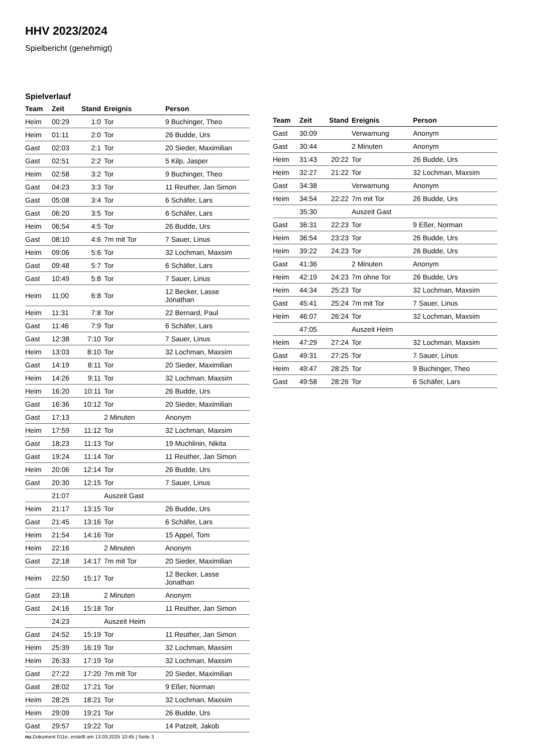HHV 2023/2024
Spielbericht (genehmigt)
Spielverlauf
| Team | Zeit | Stand | Ereignis | Person |
| --- | --- | --- | --- | --- |
| Heim | 00:29 | 1:0 | Tor | 9 Buchinger, Theo |
| Heim | 01:11 | 2:0 | Tor | 26 Budde, Urs |
| Gast | 02:03 | 2:1 | Tor | 20 Sieder, Maximilian |
| Gast | 02:51 | 2:2 | Tor | 5 Kilp, Jasper |
| Heim | 02:58 | 3:2 | Tor | 9 Buchinger, Theo |
| Gast | 04:23 | 3:3 | Tor | 11 Reuther, Jan Simon |
| Gast | 05:08 | 3:4 | Tor | 6 Schäfer, Lars |
| Gast | 06:20 | 3:5 | Tor | 6 Schäfer, Lars |
| Heim | 06:54 | 4:5 | Tor | 26 Budde, Urs |
| Gast | 08:10 | 4:6 | 7m mit Tor | 7 Sauer, Linus |
| Heim | 09:06 | 5:6 | Tor | 32 Lochman, Maxsim |
| Gast | 09:48 | 5:7 | Tor | 6 Schäfer, Lars |
| Gast | 10:49 | 5:8 | Tor | 7 Sauer, Linus |
| Heim | 11:00 | 6:8 | Tor | 12 Becker, Lasse Jonathan |
| Heim | 11:31 | 7:8 | Tor | 22 Bernard, Paul |
| Gast | 11:46 | 7:9 | Tor | 6 Schäfer, Lars |
| Gast | 12:38 | 7:10 | Tor | 7 Sauer, Linus |
| Heim | 13:03 | 8:10 | Tor | 32 Lochman, Maxsim |
| Gast | 14:19 | 8:11 | Tor | 20 Sieder, Maximilian |
| Heim | 14:26 | 9:11 | Tor | 32 Lochman, Maxsim |
| Heim | 16:20 | 10:11 | Tor | 26 Budde, Urs |
| Gast | 16:36 | 10:12 | Tor | 20 Sieder, Maximilian |
| Gast | 17:13 | | 2 Minuten | Anonym |
| Heim | 17:59 | 11:12 | Tor | 32 Lochman, Maxsim |
| Gast | 18:23 | 11:13 | Tor | 19 Muchlinin, Nikita |
| Gast | 19:24 | 11:14 | Tor | 11 Reuther, Jan Simon |
| Heim | 20:06 | 12:14 | Tor | 26 Budde, Urs |
| Gast | 20:30 | 12:15 | Tor | 7 Sauer, Linus |
| | 21:07 | | Auszeit Gast | |
| Heim | 21:17 | 13:15 | Tor | 26 Budde, Urs |
| Gast | 21:45 | 13:16 | Tor | 6 Schäfer, Lars |
| Heim | 21:54 | 14:16 | Tor | 15 Appel, Tom |
| Heim | 22:16 | | 2 Minuten | Anonym |
| Gast | 22:18 | 14:17 | 7m mit Tor | 20 Sieder, Maximilian |
| Heim | 22:50 | 15:17 | Tor | 12 Becker, Lasse Jonathan |
| Gast | 23:18 | | 2 Minuten | Anonym |
| Gast | 24:16 | 15:18 | Tor | 11 Reuther, Jan Simon |
| | 24:23 | | Auszeit Heim | |
| Gast | 24:52 | 15:19 | Tor | 11 Reuther, Jan Simon |
| Heim | 25:39 | 16:19 | Tor | 32 Lochman, Maxsim |
| Heim | 26:33 | 17:19 | Tor | 32 Lochman, Maxsim |
| Gast | 27:22 | 17:20 | 7m mit Tor | 20 Sieder, Maximilian |
| Gast | 28:02 | 17:21 | Tor | 9 Eßer, Norman |
| Heim | 28:25 | 18:21 | Tor | 32 Lochman, Maxsim |
| Heim | 29:09 | 19:21 | Tor | 26 Budde, Urs |
| Gast | 29:57 | 19:22 | Tor | 14 Patzelt, Jakob |
| Team | Zeit | Stand | Ereignis | Person |
| --- | --- | --- | --- | --- |
| Gast | 30:09 | | Verwarnung | Anonym |
| Gast | 30:44 | | 2 Minuten | Anonym |
| Heim | 31:43 | 20:22 | Tor | 26 Budde, Urs |
| Heim | 32:27 | 21:22 | Tor | 32 Lochman, Maxsim |
| Gast | 34:38 | | Verwarnung | Anonym |
| Heim | 34:54 | 22:22 | 7m mit Tor | 26 Budde, Urs |
| | 35:30 | | Auszeit Gast | |
| Gast | 36:31 | 22:23 | Tor | 9 Eßer, Norman |
| Heim | 36:54 | 23:23 | Tor | 26 Budde, Urs |
| Heim | 39:22 | 24:23 | Tor | 26 Budde, Urs |
| Gast | 41:36 | | 2 Minuten | Anonym |
| Heim | 42:19 | 24:23 | 7m ohne Tor | 26 Budde, Urs |
| Heim | 44:34 | 25:23 | Tor | 32 Lochman, Maxsim |
| Gast | 45:41 | 25:24 | 7m mit Tor | 7 Sauer, Linus |
| Heim | 46:07 | 26:24 | Tor | 32 Lochman, Maxsim |
| | 47:05 | | Auszeit Heim | |
| Heim | 47:29 | 27:24 | Tor | 32 Lochman, Maxsim |
| Gast | 49:31 | 27:25 | Tor | 7 Sauer, Linus |
| Heim | 49:47 | 28:25 | Tor | 9 Buchinger, Theo |
| Gast | 49:58 | 28:26 | Tor | 6 Schäfer, Lars |
nu.Dokument 011e, erstellt am 13.03.2025 10:45 | Seite 3